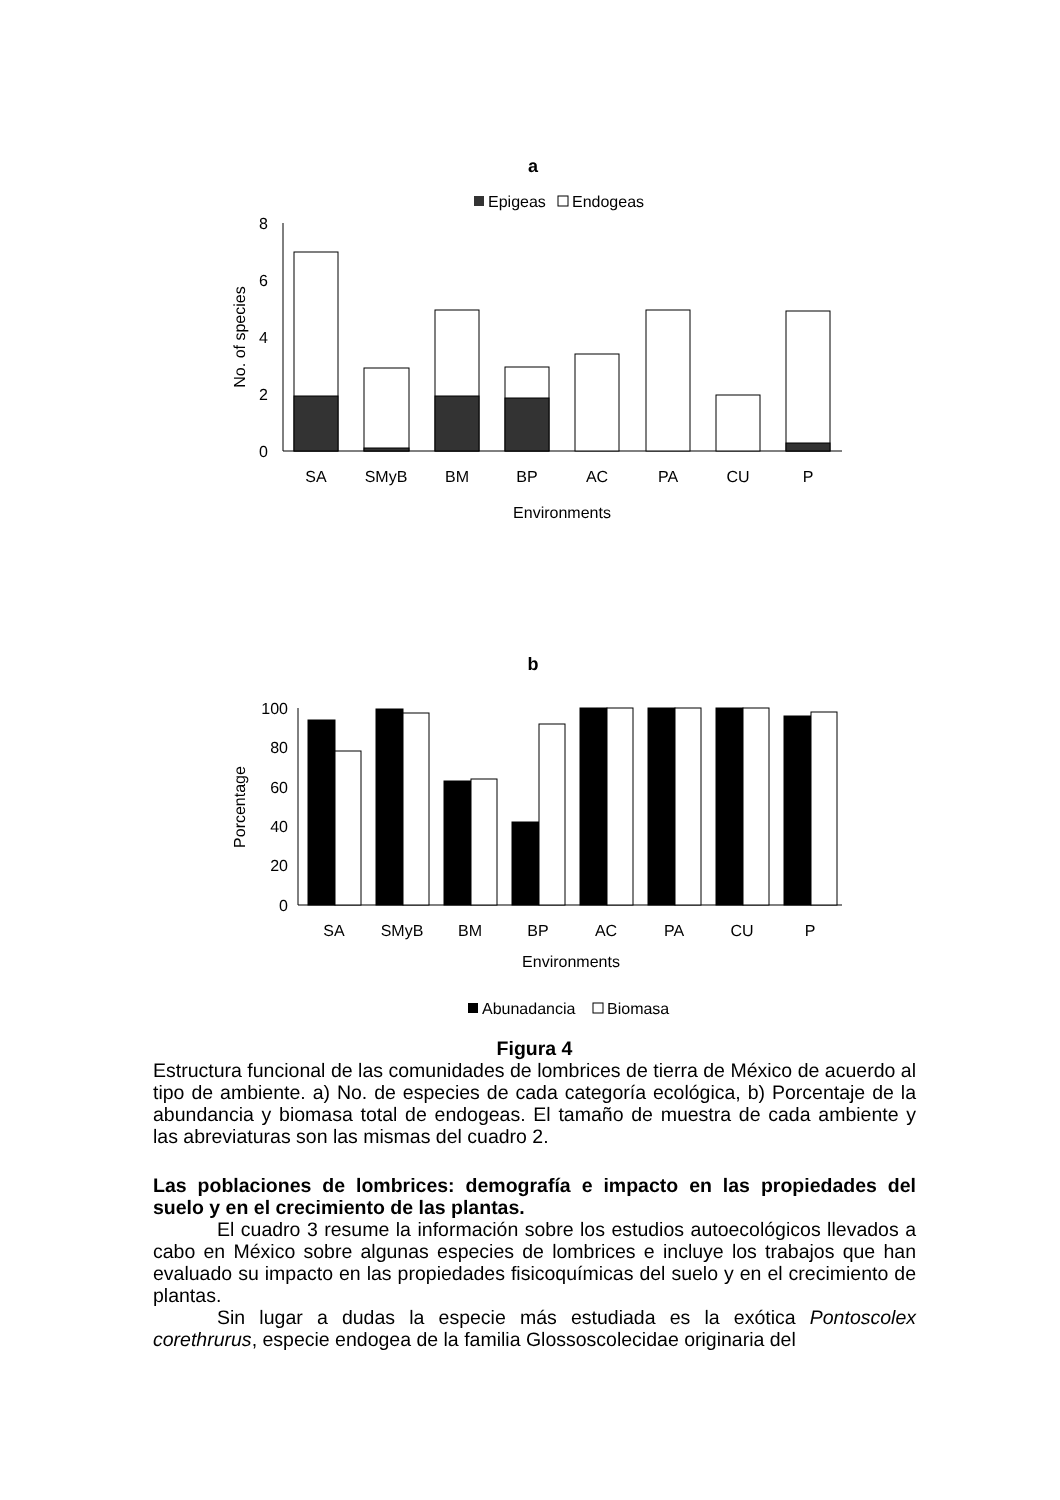a
Epigeas
Endogeas
8
6
4
2
0
No. of species
SA
SMyB
BM
BP
AC
PA
CU
P
Environments
b
100
80
60
40
20
0
Porcentage
SA
SMyB
BM
BP
AC
PA
CU
P
Environments
Abunadancia
Biomasa
Figura 4
Estructura funcional de las comunidades de lombrices de tierra de México de acuerdo al tipo de ambiente. a) No. de especies de cada categoría ecológica, b) Porcentaje de la abundancia y biomasa total de endogeas. El tamaño de muestra de cada ambiente y las abreviaturas son las mismas del cuadro 2.
Las poblaciones de lombrices: demografía e impacto en las propiedades del suelo y en el crecimiento de las plantas.
El cuadro 3 resume la información sobre los estudios autoecológicos llevados a cabo en México sobre algunas especies de lombrices e incluye los trabajos que han evaluado su impacto en las propiedades fisicoquímicas del suelo y en el crecimiento de plantas.
Sin lugar a dudas la especie más estudiada es la exótica Pontoscolex corethrurus, especie endogea de la familia Glossoscolecidae originaria del